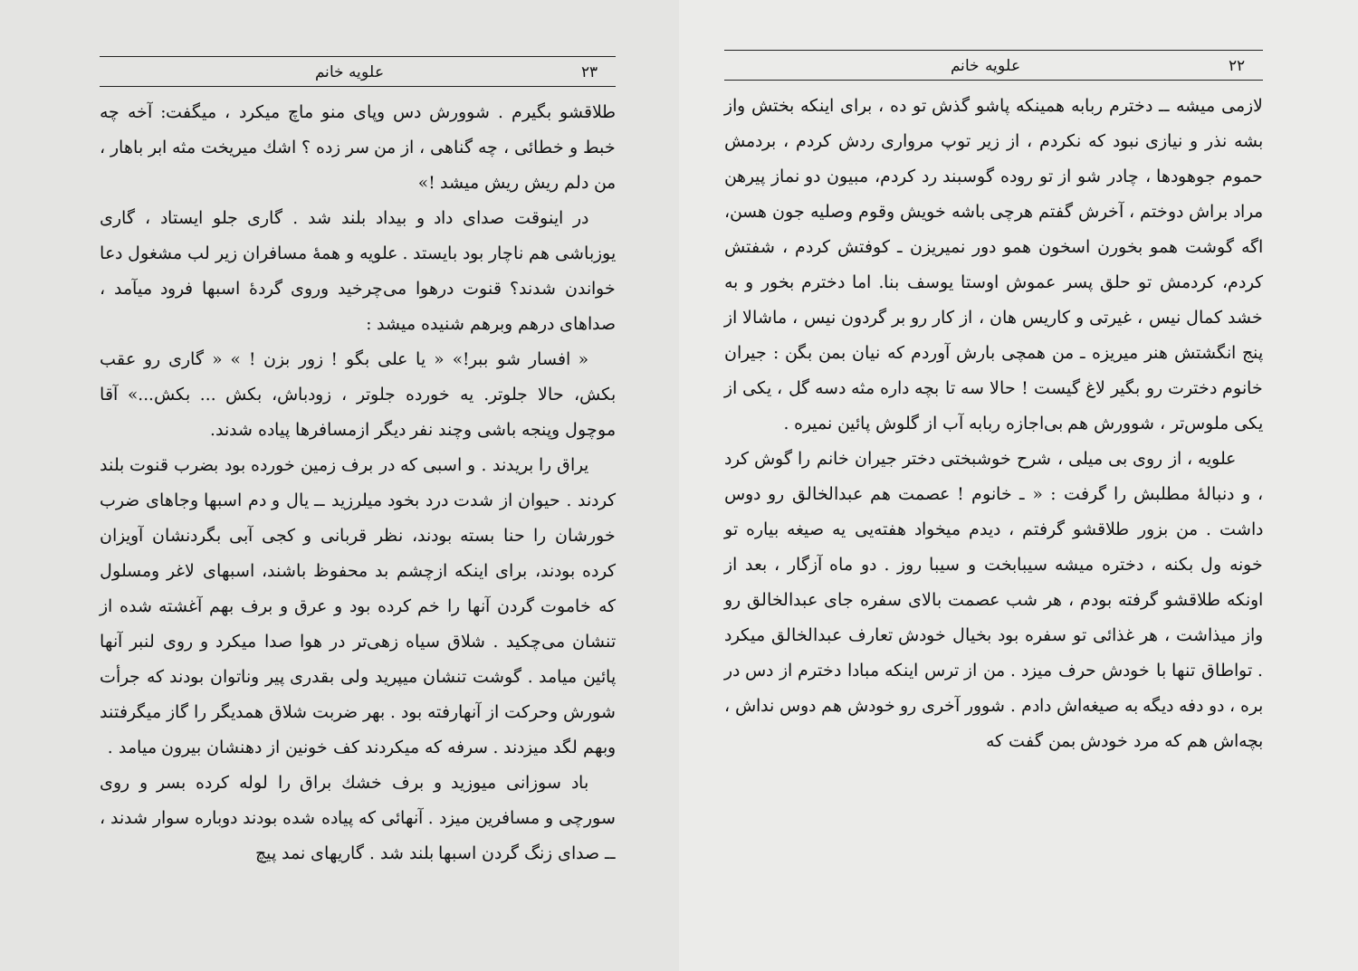۲۲ علویه خانم
لازمی میشه ــ دخترم ربابه همینکه پاشو گذش تو ده ، برای اینکه بختش واز بشه نذر و نیازی نبود که نکردم ، از زیر توپ مرواری ردش کردم ، بردمش حموم جوهودها ، چادر شو از تو روده گوسبند رد کردم، مبیون دو نماز پیرهن مراد براش دوختم ، آخرش گفتم هرچی باشه خویش وقوم وصلیه جون هسن، اگه گوشت همو بخورن اسخون همو دور نمیریزن ـ کوفتش کردم ، شفتش کردم، کردمش تو حلق پسر عموش اوستا یوسف بنا. اما دخترم بخور و به خشد کمال نیس ، غیرتی و کاریس هان ، از کار رو بر گردون نیس ، ماشالا از پنج انگشتش هنر میریزه ـ من همچی بارش آوردم که نیان بمن بگن : جیران خانوم دخترت رو بگیر لاغ گیست ! حالا سه تا بچه داره مثه دسه گل ، یکی از یکی ملوس‌تر ، شوورش هم بی‌اجازه ربابه آب از گلوش پائین نمیره .
علویه ، از روی بی میلی ، شرح خوشبختی دختر جیران خانم را گوش کرد ، و دنبالهٔ مطلبش را گرفت : « ـ خانوم ! عصمت هم عبدالخالق رو دوس داشت . من بزور طلاقشو گرفتم ، دیدم میخواد هفته‌یی یه صیغه بیاره تو خونه ول بکنه ، دختره میشه سیبابخت و سیبا روز . دو ماه آزگار ، بعد از اونکه طلاقشو گرفته بودم ، هر شب عصمت بالای سفره جای عبدالخالق رو واز میذاشت ، هر غذائی تو سفره بود بخیال خودش تعارف عبدالخالق میکرد . تواطاق تنها با خودش حرف میزد . من از ترس اینکه مبادا دخترم از دس در بره ، دو دفه دیگه به صیغه‌اش دادم . شوور آخری رو خودش هم دوس نداش ، بچه‌اش هم که مرد خودش بمن گفت که
۲۳ علویه خانم
طلاقشو بگیرم . شوورش دس وپای منو ماچ میکرد ، میگفت: آخه چه خبط و خطائی ، چه گناهی ، از من سر زده ؟ اشك میریخت مثه ابر باهار ، من دلم ریش ریش میشد !»
در اینوقت صدای داد و بیداد بلند شد . گاری جلو ایستاد ، گاری یوزباشی هم ناچار بود بایستد . علویه و همهٔ مسافران زیر لب مشغول دعا خواندن شدند؟ قنوت درهوا می‌چرخید وروی گردهٔ اسبها فرود میآمد ، صداهای درهم وبرهم شنیده میشد :
« افسار شو ببر!» « یا علی بگو ! زور بزن ! » « گاری رو عقب بکش، حالا جلوتر. یه خورده جلوتر ، زودباش، بکش ... بکش...» آقا موچول وپنجه باشی وچند نفر دیگر ازمسافرها پیاده شدند.
یراق را بریدند . و اسبی که در برف زمین خورده بود بضرب قنوت بلند کردند . حیوان از شدت درد بخود میلرزید ــ یال و دم اسبها وجاهای ضرب خورشان را حنا بسته بودند، نظر قربانی و کجی آبی بگردنشان آویزان کرده بودند، برای اینکه ازچشم بد محفوظ باشند، اسبهای لاغر ومسلول که خاموت گردن آنها را خم کرده بود و عرق و برف بهم آغشته شده از تنشان می‌چکید . شلاق سیاه زهی‌تر در هوا صدا میکرد و روی لنبر آنها پائین میامد . گوشت تنشان میپرید ولی بقدری پیر وناتوان بودند که جرأت شورش وحرکت از آنهارفته بود . بهر ضربت شلاق همدیگر را گاز میگرفتند وبهم لگد میزدند . سرفه که میکردند کف خونین از دهنشان بیرون میامد .
باد سوزانی میوزید و برف خشك براق را لوله کرده بسر و روی سورچی و مسافرین میزد . آنهائی که پیاده شده بودند دوباره سوار شدند ، ــ صدای زنگ گردن اسبها بلند شد . گاریهای نمد پیچ